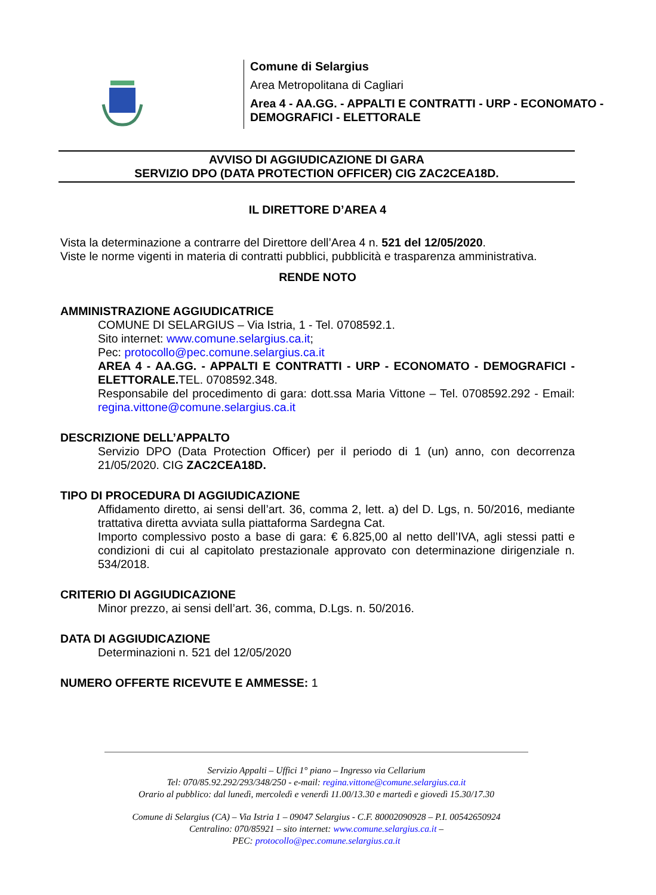Comune di Selargius
Area Metropolitana di Cagliari
Area 4 - AA.GG. - APPALTI E CONTRATTI - URP - ECONOMATO - DEMOGRAFICI - ELETTORALE
AVVISO DI AGGIUDICAZIONE DI GARA
SERVIZIO DPO (DATA PROTECTION OFFICER) CIG ZAC2CEA18D.
IL DIRETTORE D’AREA 4
Vista la determinazione a contrarre del Direttore dell’Area 4 n. 521 del 12/05/2020.
Viste le norme vigenti in materia di contratti pubblici, pubblicità e trasparenza amministrativa.
RENDE NOTO
AMMINISTRAZIONE AGGIUDICATRICE
COMUNE DI SELARGIUS – Via Istria, 1 - Tel. 0708592.1.
Sito internet: www.comune.selargius.ca.it;
Pec: protocollo@pec.comune.selargius.ca.it
AREA 4 - AA.GG. - APPALTI E CONTRATTI - URP - ECONOMATO - DEMOGRAFICI - ELETTORALE. TEL. 0708592.348.
Responsabile del procedimento di gara: dott.ssa Maria Vittone – Tel. 0708592.292 - Email: regina.vittone@comune.selargius.ca.it
DESCRIZIONE DELL’APPALTO
Servizio DPO (Data Protection Officer) per il periodo di 1 (un) anno, con decorrenza 21/05/2020. CIG ZAC2CEA18D.
TIPO DI PROCEDURA DI AGGIUDICAZIONE
Affidamento diretto, ai sensi dell’art. 36, comma 2, lett. a) del D. Lgs, n. 50/2016, mediante trattativa diretta avviata sulla piattaforma Sardegna Cat.
Importo complessivo posto a base di gara: € 6.825,00 al netto dell’IVA, agli stessi patti e condizioni di cui al capitolato prestazionale approvato con determinazione dirigenziale n. 534/2018.
CRITERIO DI AGGIUDICAZIONE
Minor prezzo, ai sensi dell’art. 36, comma, D.Lgs. n. 50/2016.
DATA DI AGGIUDICAZIONE
Determinazioni n. 521 del 12/05/2020
NUMERO OFFERTE RICEVUTE E AMMESSE: 1
Servizio Appalti – Uffici 1° piano – Ingresso via Cellarium
Tel: 070/85.92.292/293/348/250 - e-mail: regina.vittone@comune.selargius.ca.it
Orario al pubblico: dal lunedì, mercoledì e venerdì 11.00/13.30 e martedì e giovedì 15.30/17.30
Comune di Selargius (CA) – Via Istria 1 – 09047 Selargius - C.F. 80002090928 – P.I. 00542650924
Centralino: 070/85921 – sito internet: www.comune.selargius.ca.it –
PEC: protocollo@pec.comune.selargius.ca.it